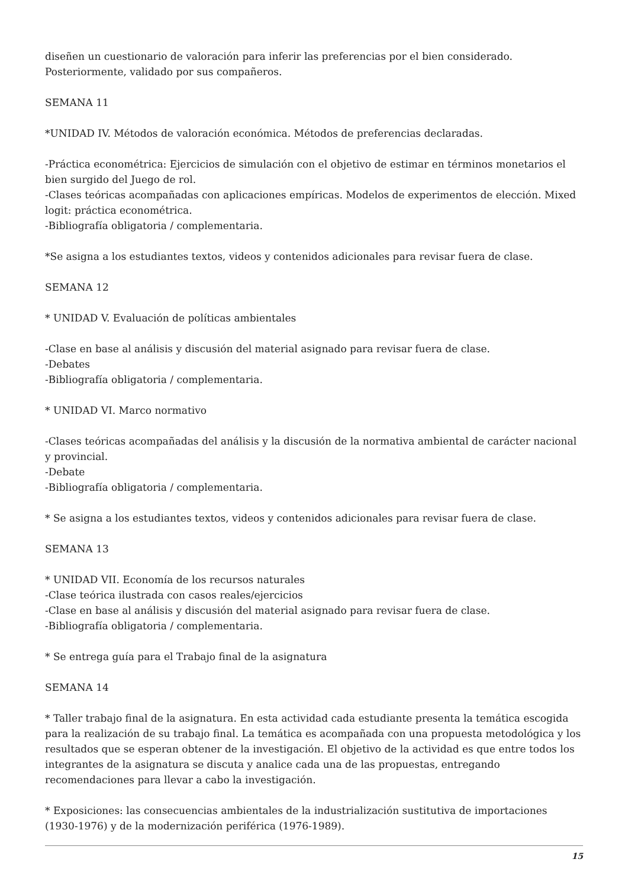diseñen un cuestionario de valoración para inferir las preferencias por el bien considerado.
Posteriormente, validado por sus compañeros.
SEMANA 11
*UNIDAD IV. Métodos de valoración económica. Métodos de preferencias declaradas.
-Práctica econométrica: Ejercicios de simulación con el objetivo de estimar en términos monetarios el bien surgido del Juego de rol.
-Clases teóricas acompañadas con aplicaciones empíricas. Modelos de experimentos de elección. Mixed logit: práctica econométrica.
-Bibliografía obligatoria / complementaria.
*Se asigna a los estudiantes textos, videos y contenidos adicionales para revisar fuera de clase.
SEMANA 12
* UNIDAD V. Evaluación de políticas ambientales
-Clase en base al análisis y discusión del material asignado para revisar fuera de clase.
-Debates
-Bibliografía obligatoria / complementaria.
* UNIDAD VI. Marco normativo
-Clases teóricas acompañadas del análisis y la discusión de la normativa ambiental de carácter nacional y provincial.
-Debate
-Bibliografía obligatoria / complementaria.
* Se asigna a los estudiantes textos, videos y contenidos adicionales para revisar fuera de clase.
SEMANA 13
* UNIDAD VII. Economía de los recursos naturales
-Clase teórica ilustrada con casos reales/ejercicios
-Clase en base al análisis y discusión del material asignado para revisar fuera de clase.
-Bibliografía obligatoria / complementaria.
* Se entrega guía para el Trabajo final de la asignatura
SEMANA 14
* Taller trabajo final de la asignatura. En esta actividad cada estudiante presenta la temática escogida para la realización de su trabajo final. La temática es acompañada con una propuesta metodológica y los resultados que se esperan obtener de la investigación. El objetivo de la actividad es que entre todos los integrantes de la asignatura se discuta y analice cada una de las propuestas, entregando recomendaciones para llevar a cabo la investigación.
* Exposiciones: las consecuencias ambientales de la industrialización sustitutiva de importaciones (1930-1976) y de la modernización periférica (1976-1989).
15